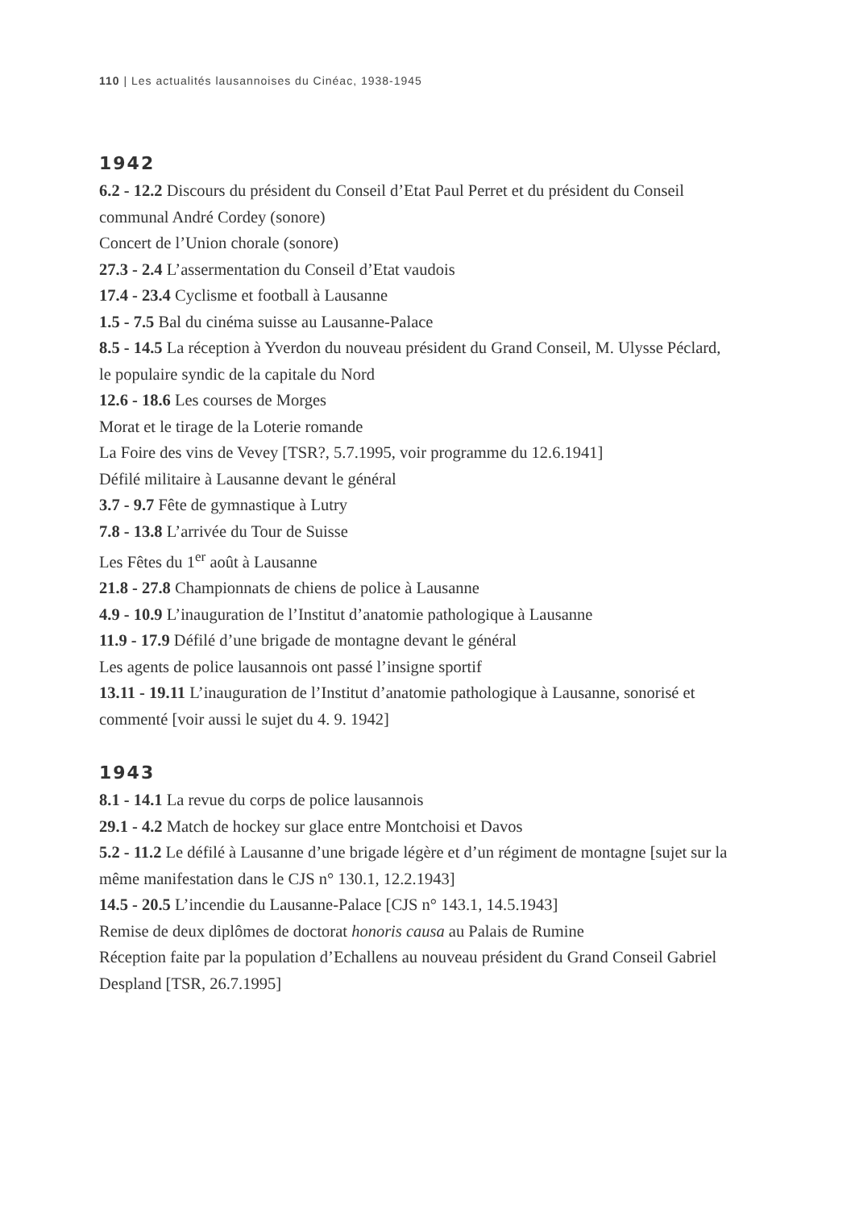110 | Les actualités lausannoises du Cinéac, 1938-1945
1942
6.2 - 12.2 Discours du président du Conseil d’Etat Paul Perret et du président du Conseil communal André Cordey (sonore)
Concert de l’Union chorale (sonore)
27.3 - 2.4 L’assermentation du Conseil d’Etat vaudois
17.4 - 23.4 Cyclisme et football à Lausanne
1.5 - 7.5 Bal du cinéma suisse au Lausanne-Palace
8.5 - 14.5 La réception à Yverdon du nouveau président du Grand Conseil, M. Ulysse Péclard, le populaire syndic de la capitale du Nord
12.6 - 18.6 Les courses de Morges
Morat et le tirage de la Loterie romande
La Foire des vins de Vevey [TSR?, 5.7.1995, voir programme du 12.6.1941]
Défilé militaire à Lausanne devant le général
3.7 - 9.7 Fête de gymnastique à Lutry
7.8 - 13.8 L’arrivée du Tour de Suisse
Les Fêtes du 1<sup>er</sup> août à Lausanne
21.8 - 27.8 Championnats de chiens de police à Lausanne
4.9 - 10.9 L’inauguration de l’Institut d’anatomie pathologique à Lausanne
11.9 - 17.9 Défilé d’une brigade de montagne devant le général
Les agents de police lausannois ont passé l’insigne sportif
13.11 - 19.11 L’inauguration de l’Institut d’anatomie pathologique à Lausanne, sonorisé et commenté [voir aussi le sujet du 4. 9. 1942]
1943
8.1 - 14.1 La revue du corps de police lausannois
29.1 - 4.2 Match de hockey sur glace entre Montchoisi et Davos
5.2 - 11.2 Le défilé à Lausanne d’une brigade légère et d’un régiment de montagne [sujet sur la même manifestation dans le CJS n° 130.1, 12.2.1943]
14.5 - 20.5 L’incendie du Lausanne-Palace [CJS n° 143.1, 14.5.1943]
Remise de deux diplômes de doctorat honoris causa au Palais de Rumine
Réception faite par la population d’Echallens au nouveau président du Grand Conseil Gabriel Despland [TSR, 26.7.1995]